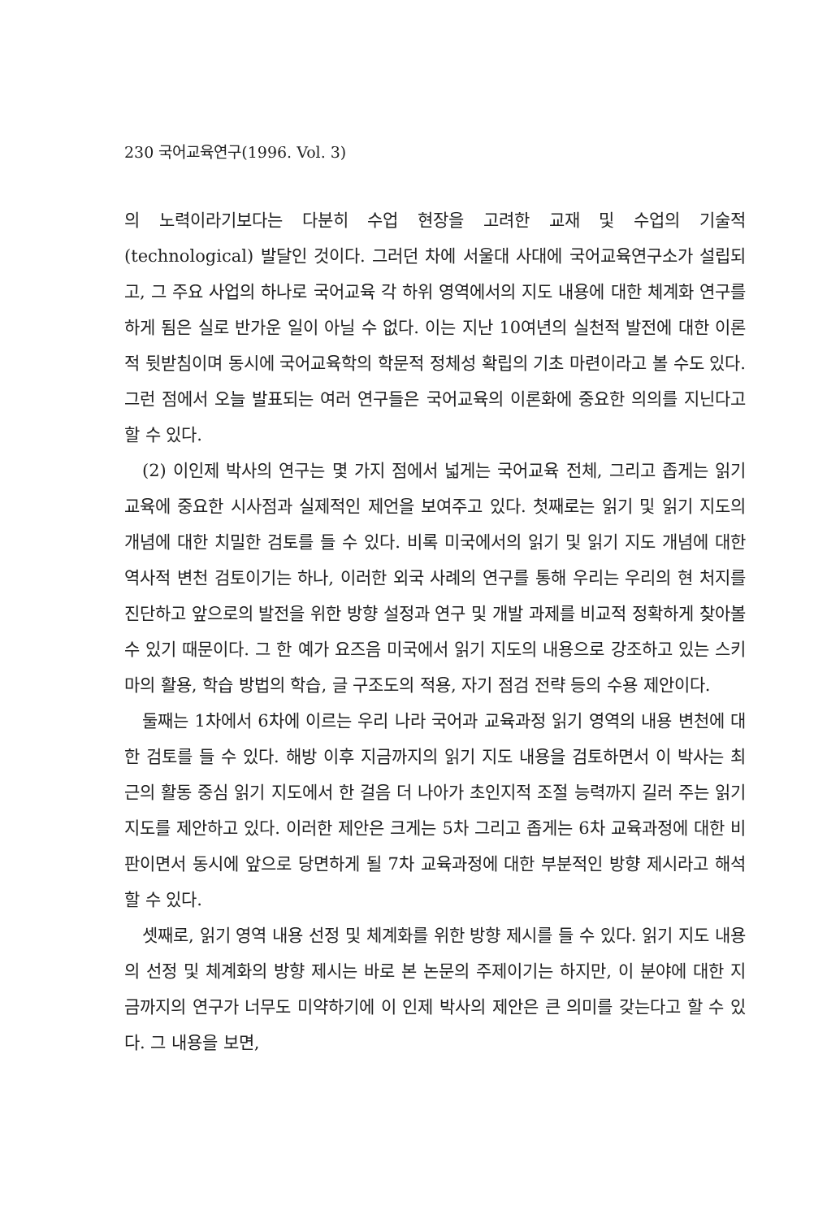230 국어교육연구(1996. Vol. 3)
의 노력이라기보다는 다분히 수업 현장을 고려한 교재 및 수업의 기술적 (technological) 발달인 것이다. 그러던 차에 서울대 사대에 국어교육연구소가 설립되고, 그 주요 사업의 하나로 국어교육 각 하위 영역에서의 지도 내용에 대한 체계화 연구를 하게 됨은 실로 반가운 일이 아닐 수 없다. 이는 지난 10여년의 실천적 발전에 대한 이론적 뒷받침이며 동시에 국어교육학의 학문적 정체성 확립의 기초 마련이라고 볼 수도 있다. 그런 점에서 오늘 발표되는 여러 연구들은 국어교육의 이론화에 중요한 의의를 지닌다고 할 수 있다.
(2) 이인제 박사의 연구는 몇 가지 점에서 넓게는 국어교육 전체, 그리고 좁게는 읽기 교육에 중요한 시사점과 실제적인 제언을 보여주고 있다. 첫째로는 읽기 및 읽기 지도의 개념에 대한 치밀한 검토를 들 수 있다. 비록 미국에서의 읽기 및 읽기 지도 개념에 대한 역사적 변천 검토이기는 하나, 이러한 외국 사례의 연구를 통해 우리는 우리의 현 처지를 진단하고 앞으로의 발전을 위한 방향 설정과 연구 및 개발 과제를 비교적 정확하게 찾아볼 수 있기 때문이다. 그 한 예가 요즈음 미국에서 읽기 지도의 내용으로 강조하고 있는 스키마의 활용, 학습 방법의 학습, 글 구조도의 적용, 자기 점검 전략 등의 수용 제안이다.
둘째는 1차에서 6차에 이르는 우리 나라 국어과 교육과정 읽기 영역의 내용 변천에 대한 검토를 들 수 있다. 해방 이후 지금까지의 읽기 지도 내용을 검토하면서 이 박사는 최근의 활동 중심 읽기 지도에서 한 걸음 더 나아가 초인지적 조절 능력까지 길러 주는 읽기 지도를 제안하고 있다. 이러한 제안은 크게는 5차 그리고 좁게는 6차 교육과정에 대한 비판이면서 동시에 앞으로 당면하게 될 7차 교육과정에 대한 부분적인 방향 제시라고 해석할 수 있다.
셋째로, 읽기 영역 내용 선정 및 체계화를 위한 방향 제시를 들 수 있다. 읽기 지도 내용의 선정 및 체계화의 방향 제시는 바로 본 논문의 주제이기는 하지만, 이 분야에 대한 지금까지의 연구가 너무도 미약하기에 이 인제 박사의 제안은 큰 의미를 갖는다고 할 수 있다. 그 내용을 보면,